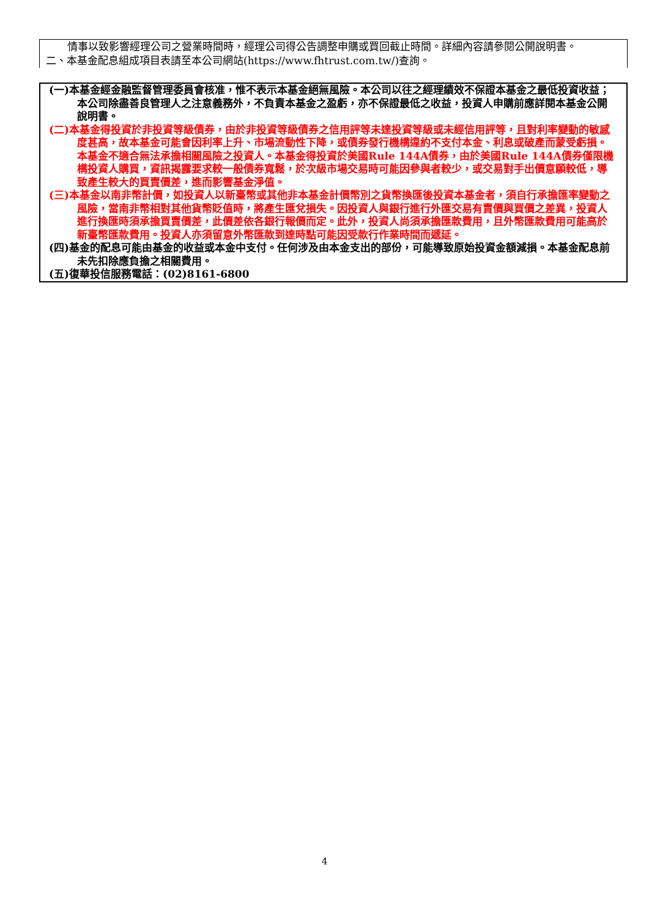情事以致影響經理公司之營業時間時，經理公司得公告調整申購或買回截止時間。詳細內容請參閱公開說明書。
二、本基金配息組成項目表請至本公司網站(https://www.fhtrust.com.tw/)查詢。
(一)本基金經金融監督管理委員會核准，惟不表示本基金絕無風險。本公司以往之經理績效不保證本基金之最低投資收益；本公司除盡善良管理人之注意義務外，不負責本基金之盈虧，亦不保證最低之收益，投資人申購前應詳閱本基金公開說明書。
(二)本基金得投資於非投資等級債券，由於非投資等級債券之信用評等未達投資等級或未經信用評等，且對利率變動的敏感度甚高，故本基金可能會因利率上升、市場流動性下降，或債券發行機構違約不支付本金、利息或破產而蒙受虧損。本基金不適合無法承擔相關風險之投資人。本基金得投資於美國Rule 144A債券，由於美國Rule 144A債券僅限機構投資人購買，資訊揭露要求較一般債券寬鬆，於次級市場交易時可能因參與者較少，或交易對手出價意願較低，導致產生較大的買賣價差，進而影響基金淨值。
(三)本基金以南非幣計價，如投資人以新臺幣或其他非本基金計價幣別之貨幣換匯後投資本基金者，須自行承擔匯率變動之風險，當南非幣相對其他貨幣貶值時，將產生匯兌損失。因投資人與銀行進行外匯交易有賣價與買價之差異，投資人進行換匯時須承擔買賣價差，此價差依各銀行報價而定。此外，投資人尚須承擔匯款費用，且外幣匯款費用可能高於新臺幣匯款費用。投資人亦須留意外幣匯款到達時點可能因受款行作業時間而遞延。
(四)基金的配息可能由基金的收益或本金中支付。任何涉及由本金支出的部份，可能導致原始投資金額減損。本基金配息前未先扣除應負擔之相關費用。
(五)復華投信服務電話：(02)8161-6800
4